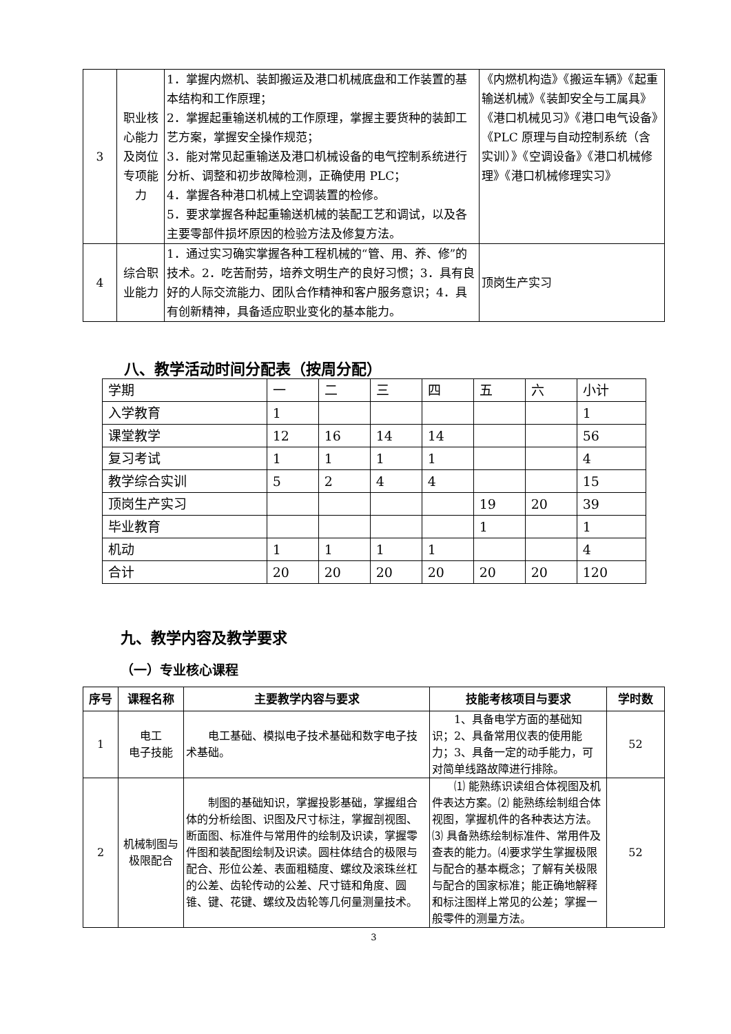| 3 | 职业核心能力及岗位专项能力 | 1．掌握内燃机、装卸搬运及港口机械底盘和工作装置的基本结构和工作原理； 2．掌握起重输送机械的工作原理，掌握主要货种的装卸工艺方案，掌握安全操作规范； 3．能对常见起重输送及港口机械设备的电气控制系统进行分析、调整和初步故障检测，正确使用 PLC； 4．掌握各种港口机械上空调装置的检修。 5．要求掌握各种起重输送机械的装配工艺和调试，以及各主要零部件损坏原因的检验方法及修复方法。 | 《内燃机构造》《搬运车辆》《起重输送机械》《装卸安全与工属具》《港口机械见习》《港口电气设备》《PLC 原理与自动控制系统（含实训）》《空调设备》《港口机械修理》《港口机械修理实习》 |
| 4 | 综合职业能力 | 1．通过实习确实掌握各种工程机械的“管、用、养、修”的技术。2．吃苦耐劳，培养文明生产的良好习惯；3．具有良好的人际交流能力、团队合作精神和客户服务意识；4．具有创新精神，具备适应职业变化的基本能力。 | 顶岗生产实习 |
八、教学活动时间分配表（按周分配）
| 学期 | 一 | 二 | 三 | 四 | 五 | 六 | 小计 |
| 入学教育 | 1 | | | | | | 1 |
| 课堂教学 | 12 | 16 | 14 | 14 | | | 56 |
| 复习考试 | 1 | 1 | 1 | 1 | | | 4 |
| 教学综合实训 | 5 | 2 | 4 | 4 | | | 15 |
| 顶岗生产实习 | | | | | 19 | 20 | 39 |
| 毕业教育 | | | | | 1 | | 1 |
| 机动 | 1 | 1 | 1 | 1 | | | 4 |
| 合计 | 20 | 20 | 20 | 20 | 20 | 20 | 120 |
九、教学内容及教学要求
（一）专业核心课程
| 序号 | 课程名称 | 主要教学内容与要求 | 技能考核项目与要求 | 学时数 |
| --- | --- | --- | --- | --- |
| 1 | 电工 电子技能 | 电工基础、模拟电子技术基础和数字电子技术基础。 | 1、具备电学方面的基础知识；2、具备常用仪表的使用能力；3、具备一定的动手能力，可对简单线路故障进行排除。 | 52 |
| 2 | 机械制图与极限配合 | 制图的基础知识，掌握投影基础，掌握组合体的分析绘图、识图及尺寸标注，掌握剖视图、断面图、标准件与常用件的绘制及识读，掌握零件图和装配图绘制及识读。圆柱体结合的极限与配合、形位公差、表面粗糙度、螺纹及滚珠丝杠的公差、齿轮传动的公差、尺寸链和角度、圆锥、键、花键、螺纹及齿轮等几何量测量技术。 | ⑴ 能熟练识读组合体视图及机件表达方案。⑵ 能熟练绘制组合体视图，掌握机件的各种表达方法。⑶ 具备熟练绘制标准件、常用件及查表的能力。⑷要求学生掌握极限与配合的基本概念；了解有关极限与配合的国家标准；能正确地解释和标注图样上常见的公差；掌握一般零件的测量方法。 | 52 |
3